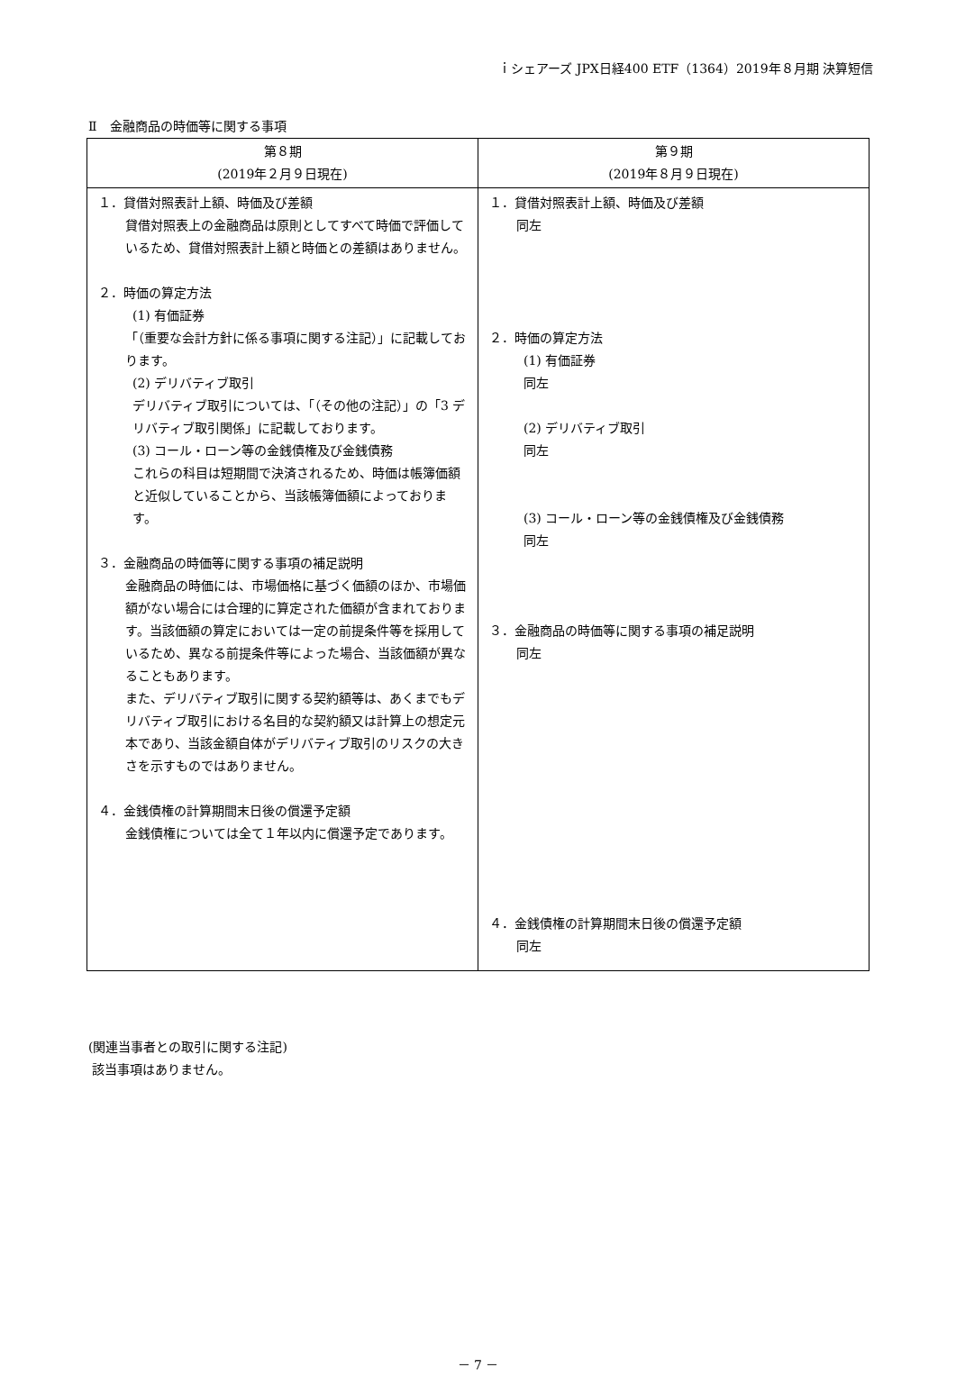ｉシェアーズ JPX日経400 ETF（1364）2019年８月期 決算短信
Ⅱ　金融商品の時価等に関する事項
| 第８期 (2019年２月９日現在) | 第９期 (2019年８月９日現在) |
| --- | --- |
| １．貸借対照表計上額、時価及び差額 貸借対照表上の金融商品は原則としてすべて時価で評価しているため、貸借対照表計上額と時価との差額はありません。 ２．時価の算定方法 (1) 有価証券 「（重要な会計方針に係る事項に関する注記）」に記載しております。 (2) デリバティブ取引 デリバティブ取引については、「（その他の注記）」の「3 デリバティブ取引関係」に記載しております。 (3) コール・ローン等の金銭債権及び金銭債務 これらの科目は短期間で決済されるため、時価は帳簿価額と近似していることから、当該帳簿価額によっております。 ３．金融商品の時価等に関する事項の補足説明 金融商品の時価には、市場価格に基づく価額のほか、市場価額がない場合には合理的に算定された価額が含まれております。当該価額の算定においては一定の前提条件等を採用しているため、異なる前提条件等によった場合、当該価額が異なることもあります。 また、デリバティブ取引に関する契約額等は、あくまでもデリバティブ取引における名目的な契約額又は計算上の想定元本であり、当該金額自体がデリバティブ取引のリスクの大きさを示すものではありません。 ４．金銭債権の計算期間末日後の償還予定額 金銭債権については全て１年以内に償還予定であります。 | １．貸借対照表計上額、時価及び差額 同左 ２．時価の算定方法 (1) 有価証券 同左 (2) デリバティブ取引 同左 (3) コール・ローン等の金銭債権及び金銭債務 同左 ３．金融商品の時価等に関する事項の補足説明 同左 ４．金銭債権の計算期間末日後の償還予定額 同左 |
(関連当事者との取引に関する注記)
該当事項はありません。
－ 7 －